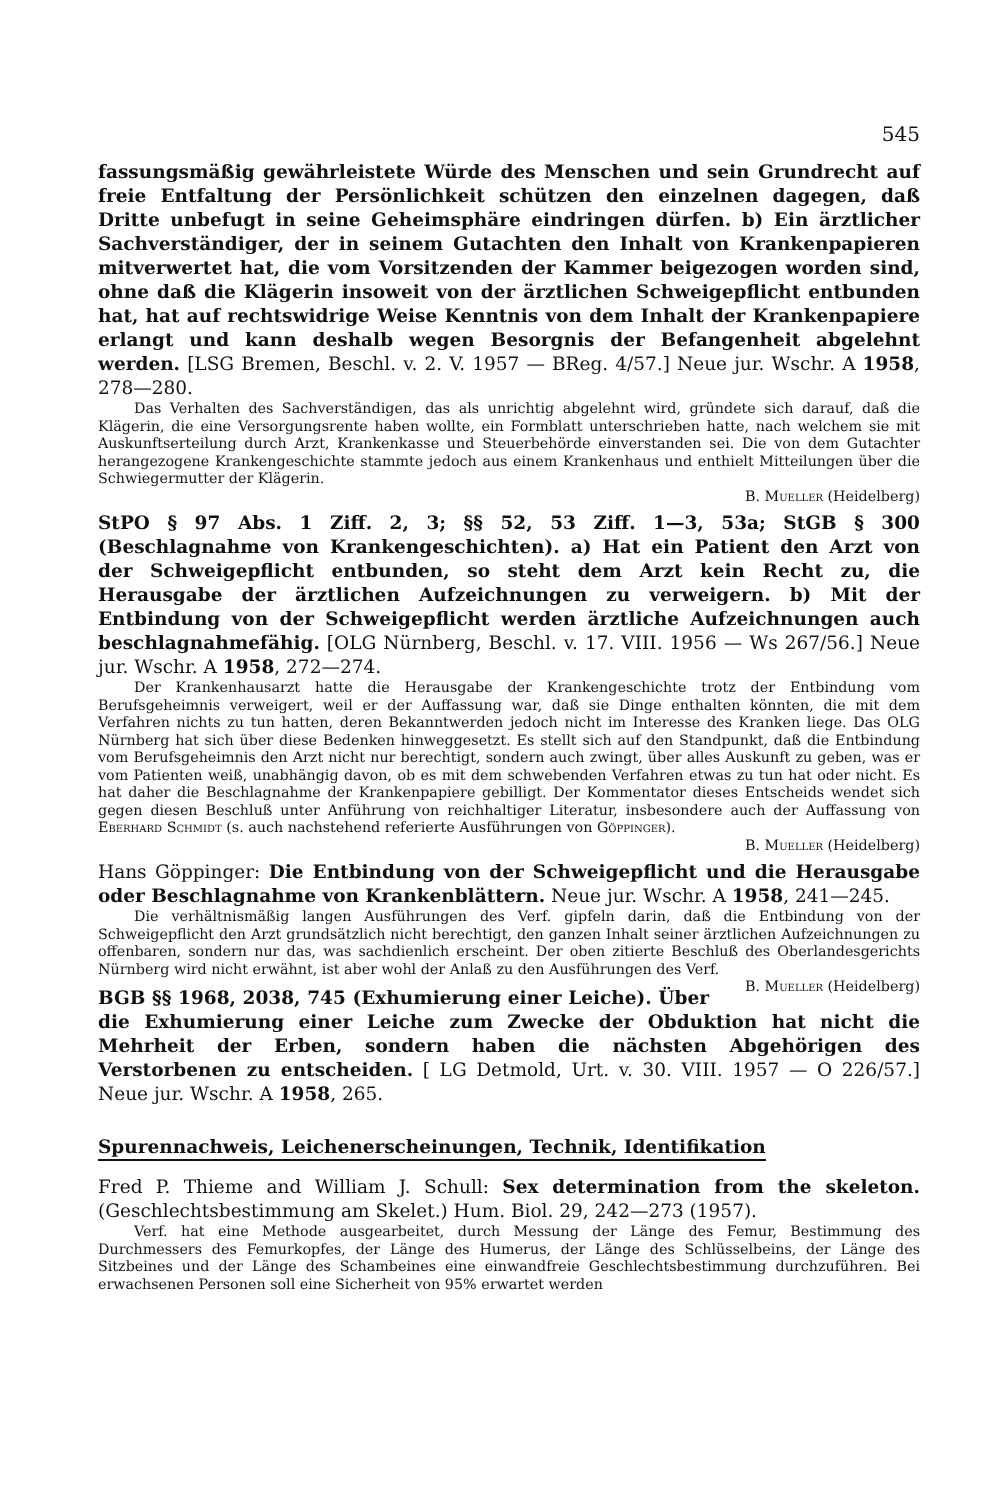545
fassungsmäßig gewährleistete Würde des Menschen und sein Grundrecht auf freie Entfaltung der Persönlichkeit schützen den einzelnen dagegen, daß Dritte unbefugt in seine Geheimsphäre eindringen dürfen. b) Ein ärztlicher Sachverständiger, der in seinem Gutachten den Inhalt von Krankenpapieren mitverwertet hat, die vom Vorsitzenden der Kammer beigezogen worden sind, ohne daß die Klägerin insoweit von der ärztlichen Schweigepflicht entbunden hat, hat auf rechtswidrige Weise Kenntnis von dem Inhalt der Krankenpapiere erlangt und kann deshalb wegen Besorgnis der Befangenheit abgelehnt werden. [LSG Bremen, Beschl. v. 2. V. 1957 — BReg. 4/57.] Neue jur. Wschr. A 1958, 278—280.
Das Verhalten des Sachverständigen, das als unrichtig abgelehnt wird, gründete sich darauf, daß die Klägerin, die eine Versorgungsrente haben wollte, ein Formblatt unterschrieben hatte, nach welchem sie mit Auskunftserteilung durch Arzt, Krankenkasse und Steuerbehörde einverstanden sei. Die von dem Gutachter herangezogene Krankengeschichte stammte jedoch aus einem Krankenhaus und enthielt Mitteilungen über die Schwiegermutter der Klägerin.
B. Mueller (Heidelberg)
StPO § 97 Abs. 1 Ziff. 2, 3; §§ 52, 53 Ziff. 1—3, 53a; StGB § 300 (Beschlagnahme von Krankengeschichten). a) Hat ein Patient den Arzt von der Schweigepflicht entbunden, so steht dem Arzt kein Recht zu, die Herausgabe der ärztlichen Aufzeichnungen zu verweigern. b) Mit der Entbindung von der Schweigepflicht werden ärztliche Aufzeichnungen auch beschlagnahmefähig. [OLG Nürnberg, Beschl. v. 17. VIII. 1956 — Ws 267/56.] Neue jur. Wschr. A 1958, 272—274.
Der Krankenhausarzt hatte die Herausgabe der Krankengeschichte trotz der Entbindung vom Berufsgeheimnis verweigert, weil er der Auffassung war, daß sie Dinge enthalten könnten, die mit dem Verfahren nichts zu tun hatten, deren Bekanntwerden jedoch nicht im Interesse des Kranken liege. Das OLG Nürnberg hat sich über diese Bedenken hinweggesetzt. Es stellt sich auf den Standpunkt, daß die Entbindung vom Berufsgeheimnis den Arzt nicht nur berechtigt, sondern auch zwingt, über alles Auskunft zu geben, was er vom Patienten weiß, unabhängig davon, ob es mit dem schwebenden Verfahren etwas zu tun hat oder nicht. Es hat daher die Beschlagnahme der Krankenpapiere gebilligt. Der Kommentator dieses Entscheids wendet sich gegen diesen Beschluß unter Anführung von reichhaltiger Literatur, insbesondere auch der Auffassung von Eberhard Schmidt (s. auch nachstehend referierte Ausführungen von Göppinger).
B. Mueller (Heidelberg)
Hans Göppinger: Die Entbindung von der Schweigepflicht und die Herausgabe oder Beschlagnahme von Krankenblättern. Neue jur. Wschr. A 1958, 241—245.
Die verhältnismäßig langen Ausführungen des Verf. gipfeln darin, daß die Entbindung von der Schweigepflicht den Arzt grundsätzlich nicht berechtigt, den ganzen Inhalt seiner ärztlichen Aufzeichnungen zu offenbaren, sondern nur das, was sachdienlich erscheint. Der oben zitierte Beschluß des Oberlandesgerichts Nürnberg wird nicht erwähnt, ist aber wohl der Anlaß zu den Ausführungen des Verf. B. Mueller (Heidelberg)
BGB §§ 1968, 2038, 745 (Exhumierung einer Leiche). Über die Exhumierung einer Leiche zum Zwecke der Obduktion hat nicht die Mehrheit der Erben, sondern haben die nächsten Abgehörigen des Verstorbenen zu entscheiden. [ LG Detmold, Urt. v. 30. VIII. 1957 — O 226/57.] Neue jur. Wschr. A 1958, 265.
Spurennachweis, Leichenerscheinungen, Technik, Identifikation
Fred P. Thieme and William J. Schull: Sex determination from the skeleton. (Geschlechtsbestimmung am Skelet.) Hum. Biol. 29, 242—273 (1957).
Verf. hat eine Methode ausgearbeitet, durch Messung der Länge des Femur, Bestimmung des Durchmessers des Femurkopfes, der Länge des Humerus, der Länge des Schlüsselbeins, der Länge des Sitzbeines und der Länge des Schambeines eine einwandfreie Geschlechtsbestimmung durchzuführen. Bei erwachsenen Personen soll eine Sicherheit von 95% erwartet werden